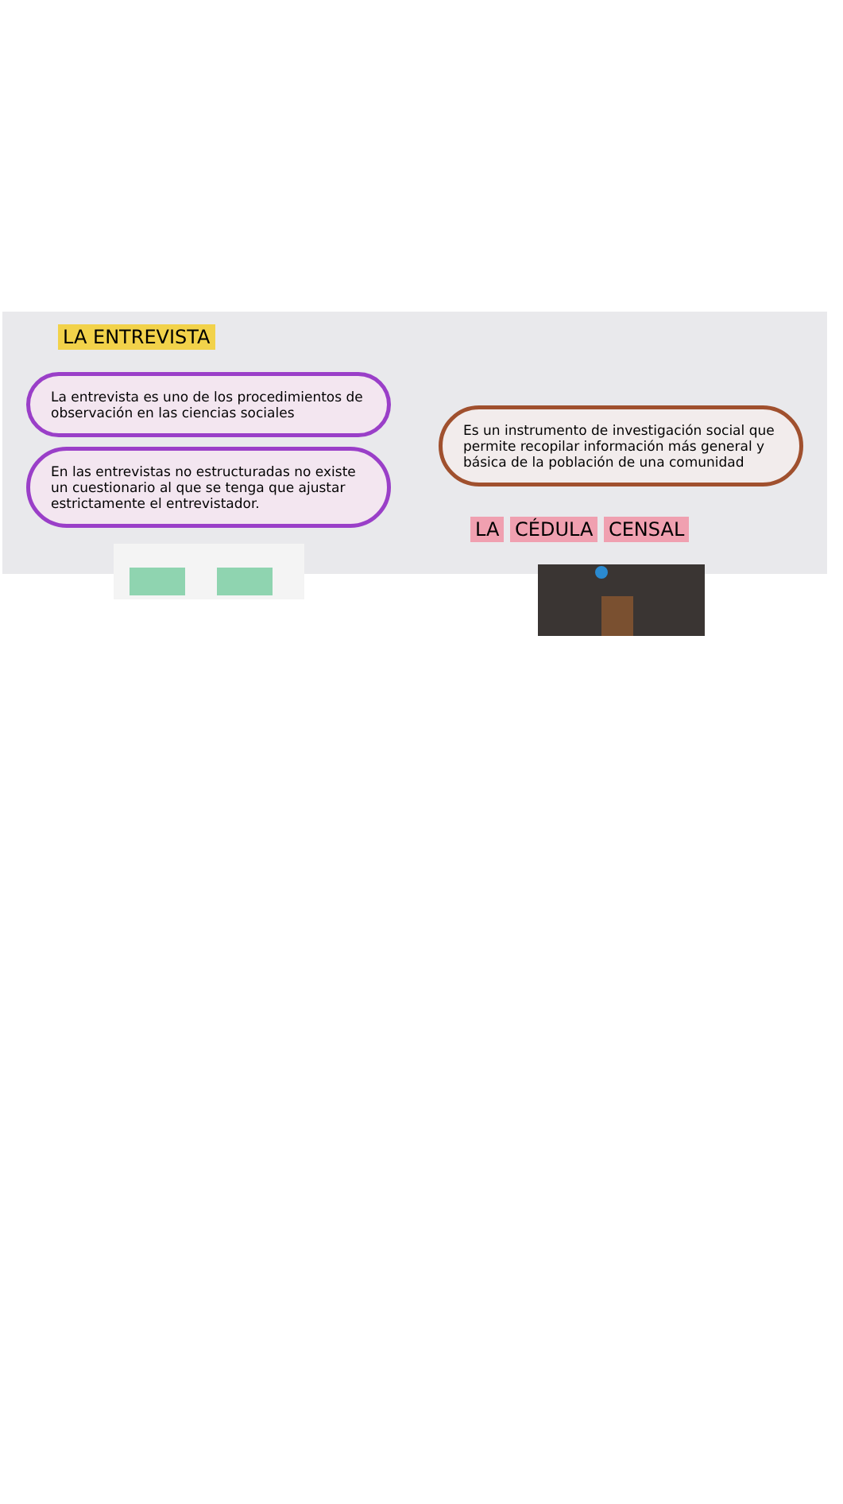LA ENTREVISTA
La entrevista es uno de los procedimientos de observación en las ciencias sociales
En las entrevistas no estructuradas no existe un cuestionario al que se tenga que ajustar estrictamente el entrevistador.
Es un instrumento de investigación social que permite recopilar información más general y básica de la población de una comunidad
LA CÉDULA CENSAL